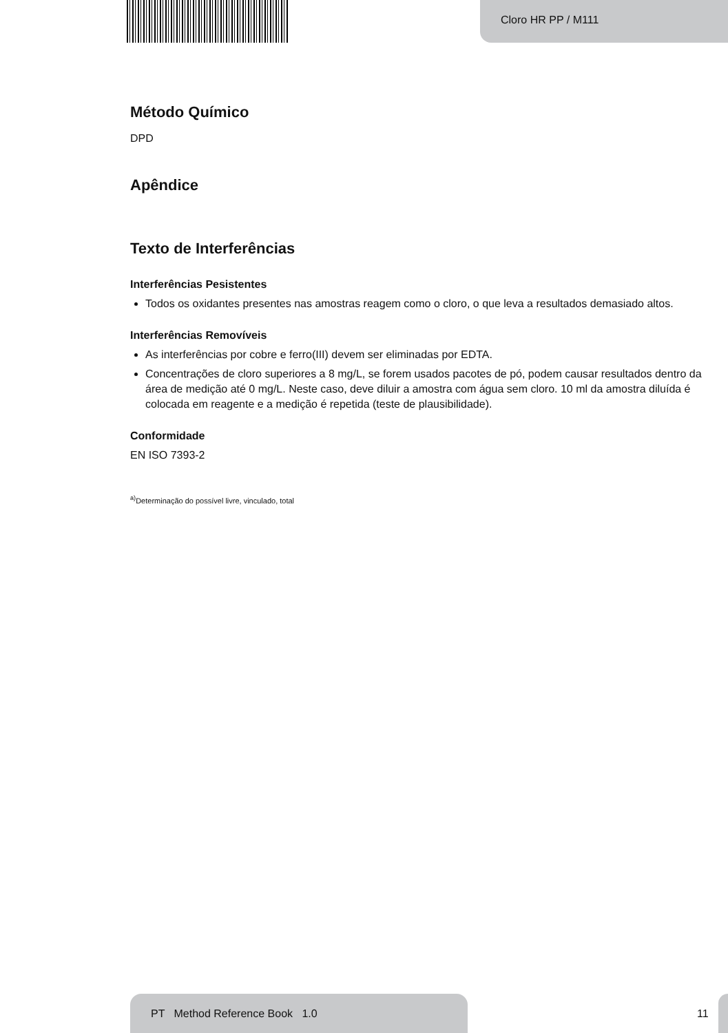Cloro HR PP / M111
Método Químico
DPD
Apêndice
Texto de Interferências
Interferências Pesistentes
Todos os oxidantes presentes nas amostras reagem como o cloro, o que leva a resultados demasiado altos.
Interferências Removíveis
As interferências por cobre e ferro(III) devem ser eliminadas por EDTA.
Concentrações de cloro superiores a 8 mg/L, se forem usados pacotes de pó, podem causar resultados dentro da área de medição até 0 mg/L. Neste caso, deve diluir a amostra com água sem cloro. 10 ml da amostra diluída é colocada em reagente e a medição é repetida (teste de plausibilidade).
Conformidade
EN ISO 7393-2
<sup>a)</sup> Determinação do possível livre, vinculado, total
PT Method Reference Book 1.0
11